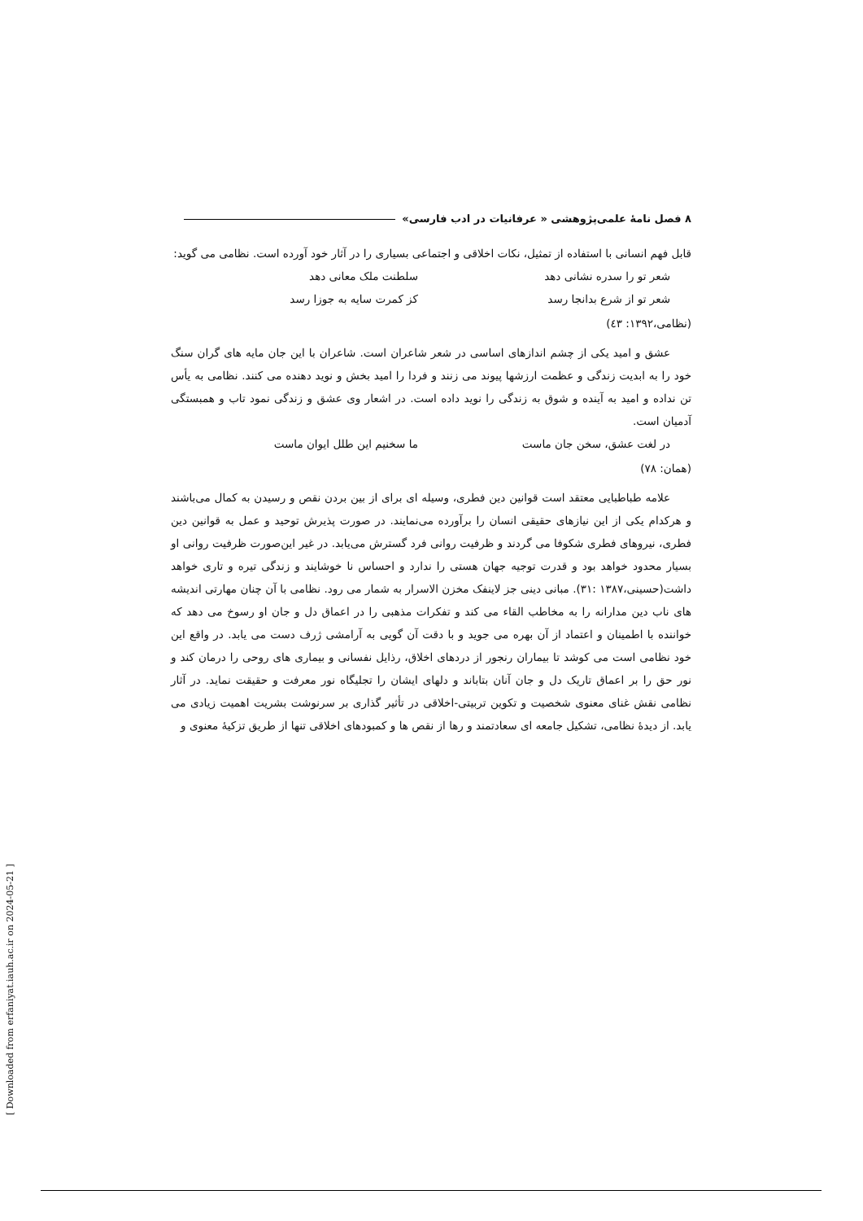٨ فصل نامهٔ علمی‌پژوهشی « عرفانیات در ادب فارسی»
قابل فهم انسانی با استفاده از تمثیل، نکات اخلاقی و اجتماعی بسیاری را در آثار خود آورده است. نظامی می گوید:
شعر تو را سدره نشانی دهد سلطنت ملک معانی دهد
شعر تو از شرع بدانجا رسد کز کمرت سایه به جوزا رسد
(نظامی،١٣٩٢: ٤٣)
عشق و امید یکی از چشم اندازهای اساسی در شعر شاعران است. شاعران با این جان مایه های گران سنگ خود را به ابدیت زندگی و عظمت ارزشها پیوند می زنند و فردا را امید بخش و نوید دهنده می کنند. نظامی به یأس تن نداده و امید به آینده و شوق به زندگی را نوید داده است. در اشعار وی عشق و زندگی نمود تاب و همبستگی آدمیان است.
در لغت عشق، سخن جان ماست ما سخنیم این طلل ایوان ماست
(همان: ٧٨)
علامه طباطبایی معتقد است قوانین دین فطری، وسیله ای برای از بین بردن نقص و رسیدن به کمال می‌باشند و هرکدام یکی از این نیازهای حقیقی انسان را برآورده می‌نمایند. در صورت پذیرش توحید و عمل به قوانین دین فطری، نیروهای فطری شکوفا می گردند و ظرفیت روانی فرد گسترش می‌یابد. در غیر این‌صورت ظرفیت روانی او بسیار محدود خواهد بود و قدرت توجیه جهان هستی را ندارد و احساس نا خوشایند و زندگی تیره و تاری خواهد داشت(حسینی،١٣٨٧ :٣١). مبانی دینی جز لاینفک مخزن الاسرار به شمار می رود. نظامی با آن چنان مهارتی اندیشه های ناب دین مدارانه را به مخاطب القاء می کند و تفکرات مذهبی را در اعماق دل و جان او رسوخ می دهد که خواننده با اطمینان و اعتماد از آن بهره می جوید و با دقت آن گویی به آرامشی ژرف دست می یابد. در واقع این خود نظامی است می کوشد تا بیماران رنجور از دردهای اخلاق، رذایل نفسانی و بیماری های روحی را درمان کند و نور حق را بر اعماق تاریک دل و جان آنان بتاباند و دلهای ایشان را تجلیگاه نور معرفت و حقیقت نماید. در آثار نظامی نقش غنای معنوی شخصیت و تکوین تربیتی-اخلاقی در تأثیر گذاری بر سرنوشت بشریت اهمیت زیادی می یابد. از دیدهٔ نظامی، تشکیل جامعه ای سعادتمند و رها از نقص ها و کمبودهای اخلاقی تنها از طریق تزکیهٔ معنوی و
[ Downloaded from erfaniyat.iauh.ac.ir on 2024-05-21 ]